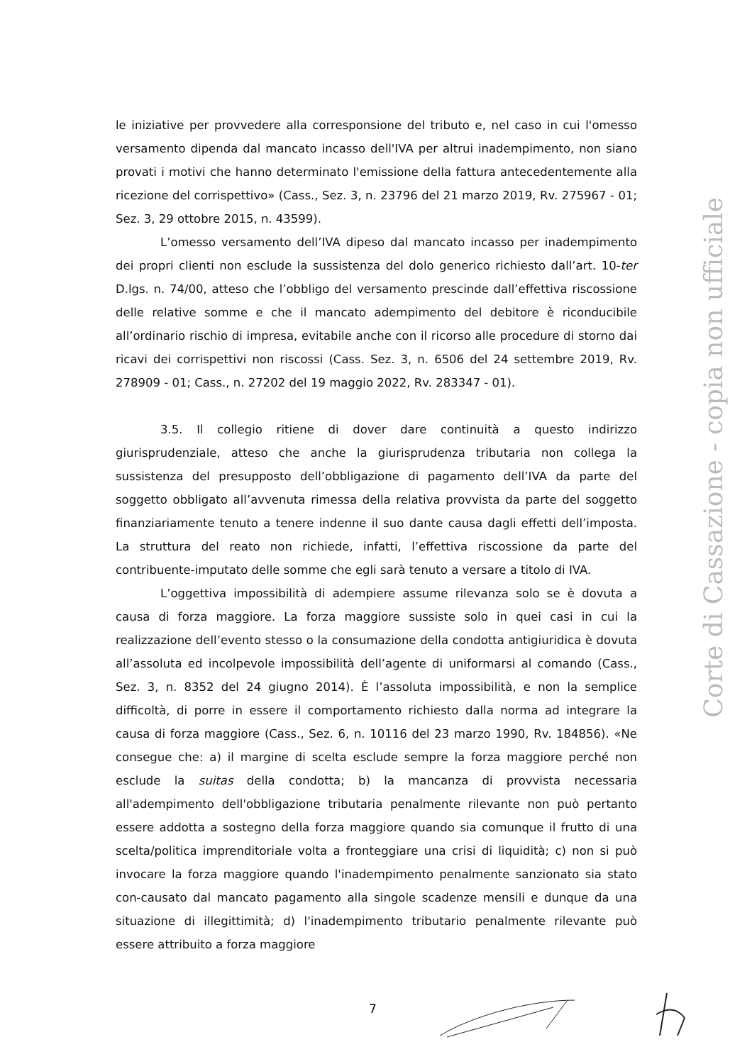le iniziative per provvedere alla corresponsione del tributo e, nel caso in cui l'omesso versamento dipenda dal mancato incasso dell'IVA per altrui inadempimento, non siano provati i motivi che hanno determinato l'emissione della fattura antecedentemente alla ricezione del corrispettivo» (Cass., Sez. 3, n. 23796 del 21 marzo 2019, Rv. 275967 - 01; Sez. 3, 29 ottobre 2015, n. 43599).
L’omesso versamento dell’IVA dipeso dal mancato incasso per inadempimento dei propri clienti non esclude la sussistenza del dolo generico richiesto dall’art. 10-ter D.lgs. n. 74/00, atteso che l’obbligo del versamento prescinde dall’effettiva riscossione delle relative somme e che il mancato adempimento del debitore è riconducibile all’ordinario rischio di impresa, evitabile anche con il ricorso alle procedure di storno dai ricavi dei corrispettivi non riscossi (Cass. Sez. 3, n. 6506 del 24 settembre 2019, Rv. 278909 - 01; Cass., n. 27202 del 19 maggio 2022, Rv. 283347 - 01).
3.5. Il collegio ritiene di dover dare continuità a questo indirizzo giurisprudenziale, atteso che anche la giurisprudenza tributaria non collega la sussistenza del presupposto dell’obbligazione di pagamento dell’IVA da parte del soggetto obbligato all’avvenuta rimessa della relativa provvista da parte del soggetto finanziariamente tenuto a tenere indenne il suo dante causa dagli effetti dell’imposta. La struttura del reato non richiede, infatti, l’effettiva riscossione da parte del contribuente-imputato delle somme che egli sarà tenuto a versare a titolo di IVA.
L’oggettiva impossibilità di adempiere assume rilevanza solo se è dovuta a causa di forza maggiore. La forza maggiore sussiste solo in quei casi in cui la realizzazione dell’evento stesso o la consumazione della condotta antigiuridica è dovuta all’assoluta ed incolpevole impossibilità dell’agente di uniformarsi al comando (Cass., Sez. 3, n. 8352 del 24 giugno 2014). È l’assoluta impossibilità, e non la semplice difficoltà, di porre in essere il comportamento richiesto dalla norma ad integrare la causa di forza maggiore (Cass., Sez. 6, n. 10116 del 23 marzo 1990, Rv. 184856). «Ne consegue che: a) il margine di scelta esclude sempre la forza maggiore perché non esclude la suitas della condotta; b) la mancanza di provvista necessaria all'adempimento dell'obbligazione tributaria penalmente rilevante non può pertanto essere addotta a sostegno della forza maggiore quando sia comunque il frutto di una scelta/politica imprenditoriale volta a fronteggiare una crisi di liquidità; c) non si può invocare la forza maggiore quando l'inadempimento penalmente sanzionato sia stato con-causato dal mancato pagamento alla singole scadenze mensili e dunque da una situazione di illegittimità; d) l'inadempimento tributario penalmente rilevante può essere attribuito a forza maggiore
Corte di Cassazione - copia non ufficiale
7